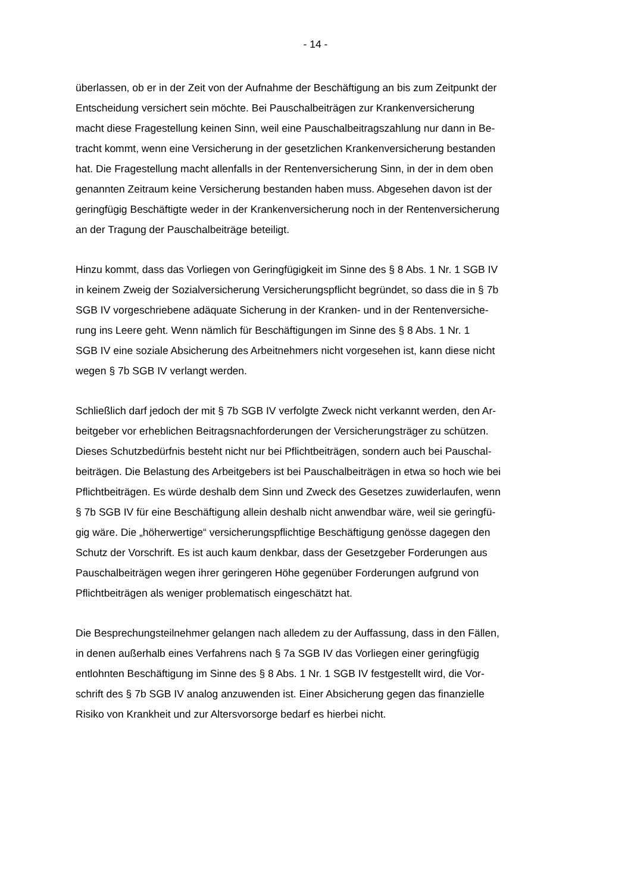- 14 -
überlassen, ob er in der Zeit von der Aufnahme der Beschäftigung an bis zum Zeitpunkt der
Entscheidung versichert sein möchte. Bei Pauschalbeiträgen zur Krankenversicherung
macht diese Fragestellung keinen Sinn, weil eine Pauschalbeitragszahlung nur dann in Be-
tracht kommt, wenn eine Versicherung in der gesetzlichen Krankenversicherung bestanden
hat. Die Fragestellung macht allenfalls in der Rentenversicherung Sinn, in der in dem oben
genannten Zeitraum keine Versicherung bestanden haben muss. Abgesehen davon ist der
geringfügig Beschäftigte weder in der Krankenversicherung noch in der Rentenversicherung
an der Tragung der Pauschalbeiträge beteiligt.
Hinzu kommt, dass das Vorliegen von Geringfügigkeit im Sinne des § 8 Abs. 1 Nr. 1 SGB IV
in keinem Zweig der Sozialversicherung Versicherungspflicht begründet, so dass die in § 7b
SGB IV vorgeschriebene adäquate Sicherung in der Kranken- und in der Rentenversiche-
rung ins Leere geht. Wenn nämlich für Beschäftigungen im Sinne des § 8 Abs. 1 Nr. 1
SGB IV eine soziale Absicherung des Arbeitnehmers nicht vorgesehen ist, kann diese nicht
wegen § 7b SGB IV verlangt werden.
Schließlich darf jedoch der mit § 7b SGB IV verfolgte Zweck nicht verkannt werden, den Ar-
beitgeber vor erheblichen Beitragsnachforderungen der Versicherungsträger zu schützen.
Dieses Schutzbedürfnis besteht nicht nur bei Pflichtbeiträgen, sondern auch bei Pauschal-
beiträgen. Die Belastung des Arbeitgebers ist bei Pauschalbeiträgen in etwa so hoch wie bei
Pflichtbeiträgen. Es würde deshalb dem Sinn und Zweck des Gesetzes zuwiderlaufen, wenn
§ 7b SGB IV für eine Beschäftigung allein deshalb nicht anwendbar wäre, weil sie geringfü-
gig wäre. Die „höherwertige“ versicherungspflichtige Beschäftigung genösse dagegen den
Schutz der Vorschrift. Es ist auch kaum denkbar, dass der Gesetzgeber Forderungen aus
Pauschalbeiträgen wegen ihrer geringeren Höhe gegenüber Forderungen aufgrund von
Pflichtbeiträgen als weniger problematisch eingeschätzt hat.
Die Besprechungsteilnehmer gelangen nach alledem zu der Auffassung, dass in den Fällen,
in denen außerhalb eines Verfahrens nach § 7a SGB IV das Vorliegen einer geringfügig
entlohnten Beschäftigung im Sinne des § 8 Abs. 1 Nr. 1 SGB IV festgestellt wird, die Vor-
schrift des § 7b SGB IV analog anzuwenden ist. Einer Absicherung gegen das finanzielle
Risiko von Krankheit und zur Altersvorsorge bedarf es hierbei nicht.